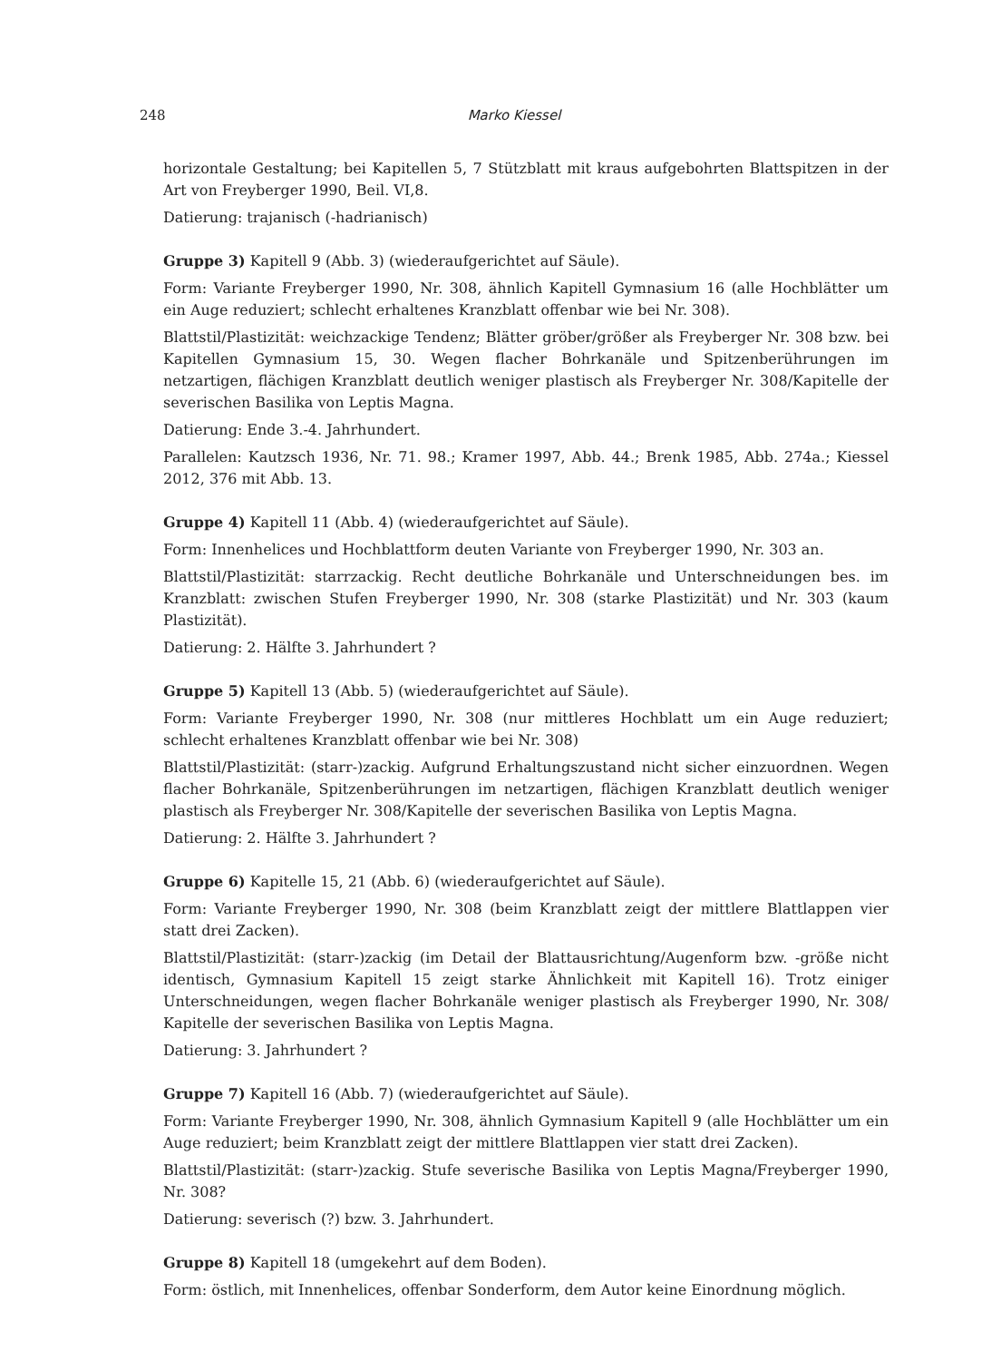248 Marko Kiessel
horizontale Gestaltung; bei Kapitellen 5, 7 Stützblatt mit kraus aufgebohrten Blattspitzen in der Art von Freyberger 1990, Beil. VI,8.
Datierung: trajanisch (-hadrianisch)
Gruppe 3) Kapitell 9 (Abb. 3) (wiederaufgerichtet auf Säule).
Form: Variante Freyberger 1990, Nr. 308, ähnlich Kapitell Gymnasium 16 (alle Hochblätter um ein Auge reduziert; schlecht erhaltenes Kranzblatt offenbar wie bei Nr. 308).
Blattstil/Plastizität: weichzackige Tendenz; Blätter gröber/größer als Freyberger Nr. 308 bzw. bei Kapitellen Gymnasium 15, 30. Wegen flacher Bohrkanäle und Spitzenberührungen im netzartigen, flächigen Kranzblatt deutlich weniger plastisch als Freyberger Nr. 308/Kapitelle der severischen Basilika von Leptis Magna.
Datierung: Ende 3.-4. Jahrhundert.
Parallelen: Kautzsch 1936, Nr. 71. 98.; Kramer 1997, Abb. 44.; Brenk 1985, Abb. 274a.; Kiessel 2012, 376 mit Abb. 13.
Gruppe 4) Kapitell 11 (Abb. 4) (wiederaufgerichtet auf Säule).
Form: Innenhelices und Hochblattform deuten Variante von Freyberger 1990, Nr. 303 an.
Blattstil/Plastizität: starrzackig. Recht deutliche Bohrkanäle und Unterschneidungen bes. im Kranzblatt: zwischen Stufen Freyberger 1990, Nr. 308 (starke Plastizität) und Nr. 303 (kaum Plastizität).
Datierung: 2. Hälfte 3. Jahrhundert ?
Gruppe 5) Kapitell 13 (Abb. 5) (wiederaufgerichtet auf Säule).
Form: Variante Freyberger 1990, Nr. 308 (nur mittleres Hochblatt um ein Auge reduziert; schlecht erhaltenes Kranzblatt offenbar wie bei Nr. 308)
Blattstil/Plastizität: (starr-)zackig. Aufgrund Erhaltungszustand nicht sicher einzuordnen. Wegen flacher Bohrkanäle, Spitzenberührungen im netzartigen, flächigen Kranzblatt deutlich weniger plastisch als Freyberger Nr. 308/Kapitelle der severischen Basilika von Leptis Magna.
Datierung: 2. Hälfte 3. Jahrhundert ?
Gruppe 6) Kapitelle 15, 21 (Abb. 6) (wiederaufgerichtet auf Säule).
Form: Variante Freyberger 1990, Nr. 308 (beim Kranzblatt zeigt der mittlere Blattlappen vier statt drei Zacken).
Blattstil/Plastizität: (starr-)zackig (im Detail der Blattausrichtung/Augenform bzw. -größe nicht identisch, Gymnasium Kapitell 15 zeigt starke Ähnlichkeit mit Kapitell 16). Trotz einiger Unterschneidungen, wegen flacher Bohrkanäle weniger plastisch als Freyberger 1990, Nr. 308/ Kapitelle der severischen Basilika von Leptis Magna.
Datierung: 3. Jahrhundert ?
Gruppe 7) Kapitell 16 (Abb. 7) (wiederaufgerichtet auf Säule).
Form: Variante Freyberger 1990, Nr. 308, ähnlich Gymnasium Kapitell 9 (alle Hochblätter um ein Auge reduziert; beim Kranzblatt zeigt der mittlere Blattlappen vier statt drei Zacken).
Blattstil/Plastizität: (starr-)zackig. Stufe severische Basilika von Leptis Magna/Freyberger 1990, Nr. 308?
Datierung: severisch (?) bzw. 3. Jahrhundert.
Gruppe 8) Kapitell 18 (umgekehrt auf dem Boden).
Form: östlich, mit Innenhelices, offenbar Sonderform, dem Autor keine Einordnung möglich.